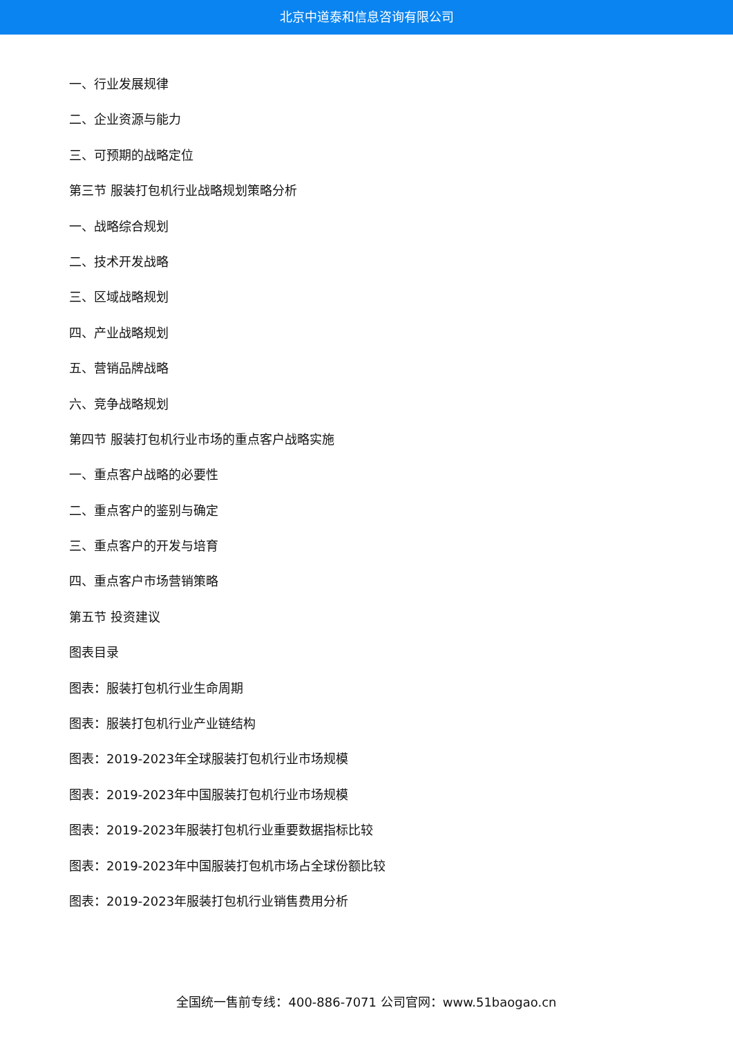北京中道泰和信息咨询有限公司
一、行业发展规律
二、企业资源与能力
三、可预期的战略定位
第三节 服装打包机行业战略规划策略分析
一、战略综合规划
二、技术开发战略
三、区域战略规划
四、产业战略规划
五、营销品牌战略
六、竞争战略规划
第四节 服装打包机行业市场的重点客户战略实施
一、重点客户战略的必要性
二、重点客户的鉴别与确定
三、重点客户的开发与培育
四、重点客户市场营销策略
第五节 投资建议
图表目录
图表：服装打包机行业生命周期
图表：服装打包机行业产业链结构
图表：2019-2023年全球服装打包机行业市场规模
图表：2019-2023年中国服装打包机行业市场规模
图表：2019-2023年服装打包机行业重要数据指标比较
图表：2019-2023年中国服装打包机市场占全球份额比较
图表：2019-2023年服装打包机行业销售费用分析
全国统一售前专线：400-886-7071 公司官网：www.51baogao.cn